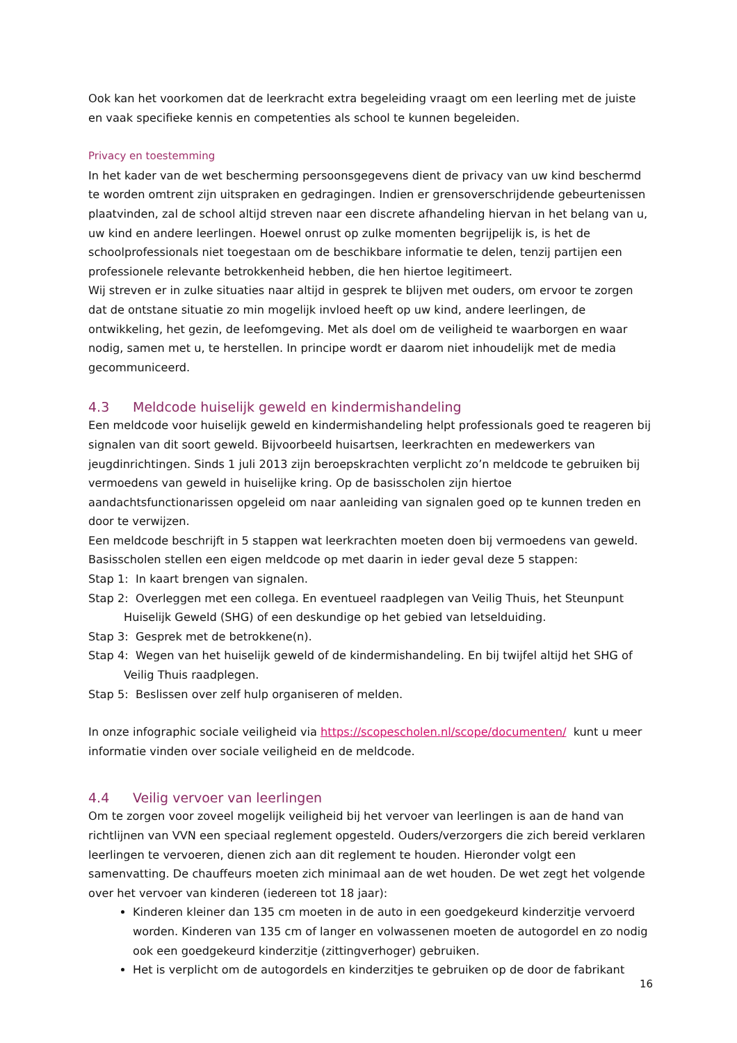Ook kan het voorkomen dat de leerkracht extra begeleiding vraagt om een leerling met de juiste en vaak specifieke kennis en competenties als school te kunnen begeleiden.
Privacy en toestemming
In het kader van de wet bescherming persoonsgegevens dient de privacy van uw kind beschermd te worden omtrent zijn uitspraken en gedragingen. Indien er grensoverschrijdende gebeurtenissen plaatvinden, zal de school altijd streven naar een discrete afhandeling hiervan in het belang van u, uw kind en andere leerlingen. Hoewel onrust op zulke momenten begrijpelijk is, is het de schoolprofessionals niet toegestaan om de beschikbare informatie te delen, tenzij partijen een professionele relevante betrokkenheid hebben, die hen hiertoe legitimeert.
Wij streven er in zulke situaties naar altijd in gesprek te blijven met ouders, om ervoor te zorgen dat de ontstane situatie zo min mogelijk invloed heeft op uw kind, andere leerlingen, de ontwikkeling, het gezin, de leefomgeving. Met als doel om de veiligheid te waarborgen en waar nodig, samen met u, te herstellen. In principe wordt er daarom niet inhoudelijk met de media gecommuniceerd.
4.3 Meldcode huiselijk geweld en kindermishandeling
Een meldcode voor huiselijk geweld en kindermishandeling helpt professionals goed te reageren bij signalen van dit soort geweld. Bijvoorbeeld huisartsen, leerkrachten en medewerkers van jeugdinrichtingen. Sinds 1 juli 2013 zijn beroepskrachten verplicht zo’n meldcode te gebruiken bij vermoedens van geweld in huiselijke kring. Op de basisscholen zijn hiertoe aandachtsfunctionarissen opgeleid om naar aanleiding van signalen goed op te kunnen treden en door te verwijzen.
Een meldcode beschrijft in 5 stappen wat leerkrachten moeten doen bij vermoedens van geweld. Basisscholen stellen een eigen meldcode op met daarin in ieder geval deze 5 stappen:
Stap 1: In kaart brengen van signalen.
Stap 2: Overleggen met een collega. En eventueel raadplegen van Veilig Thuis, het Steunpunt Huiselijk Geweld (SHG) of een deskundige op het gebied van letselduiding.
Stap 3: Gesprek met de betrokkene(n).
Stap 4: Wegen van het huiselijk geweld of de kindermishandeling. En bij twijfel altijd het SHG of Veilig Thuis raadplegen.
Stap 5: Beslissen over zelf hulp organiseren of melden.
In onze infographic sociale veiligheid via https://scopescholen.nl/scope/documenten/ kunt u meer informatie vinden over sociale veiligheid en de meldcode.
4.4 Veilig vervoer van leerlingen
Om te zorgen voor zoveel mogelijk veiligheid bij het vervoer van leerlingen is aan de hand van richtlijnen van VVN een speciaal reglement opgesteld. Ouders/verzorgers die zich bereid verklaren leerlingen te vervoeren, dienen zich aan dit reglement te houden. Hieronder volgt een samenvatting. De chauffeurs moeten zich minimaal aan de wet houden. De wet zegt het volgende over het vervoer van kinderen (iedereen tot 18 jaar):
Kinderen kleiner dan 135 cm moeten in de auto in een goedgekeurd kinderzitje vervoerd worden. Kinderen van 135 cm of langer en volwassenen moeten de autogordel en zo nodig ook een goedgekeurd kinderzitje (zittingverhoger) gebruiken.
Het is verplicht om de autogordels en kinderzitjes te gebruiken op de door de fabrikant
16